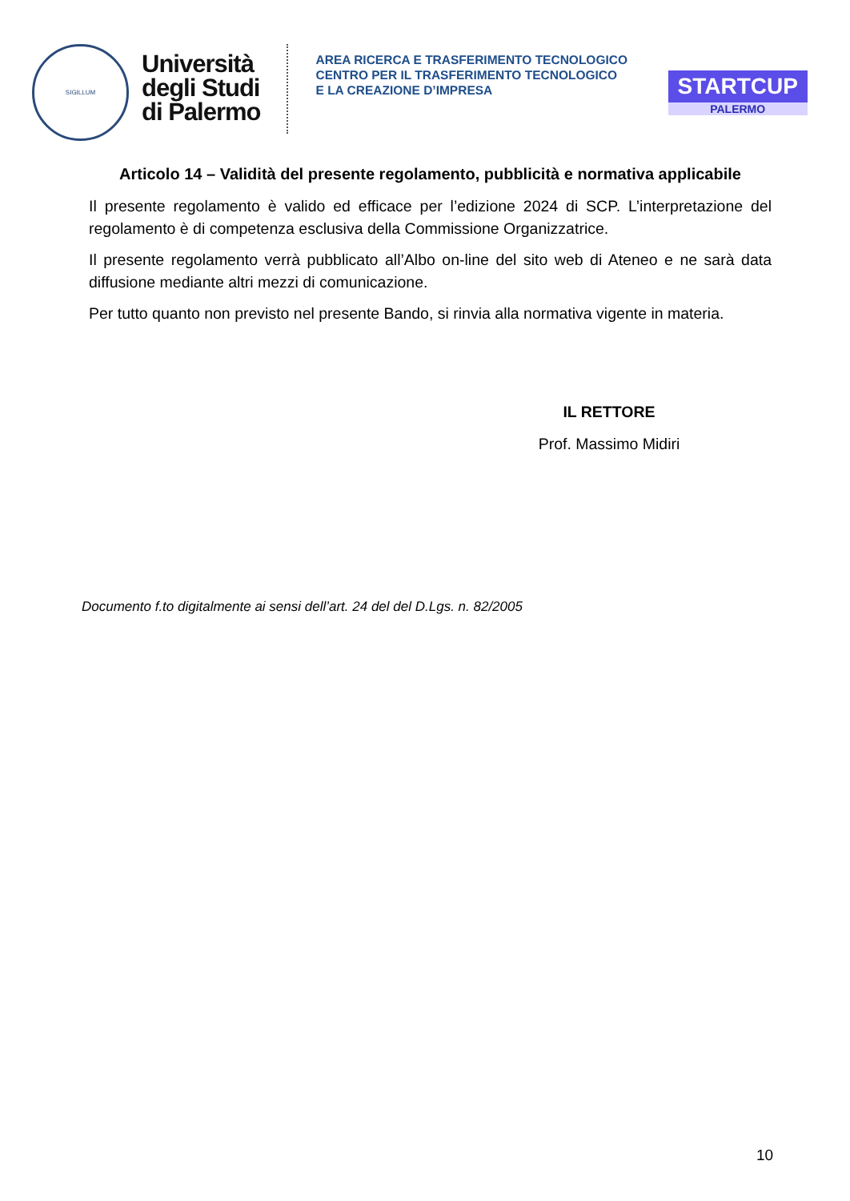SIGILLUM
Università
degli Studi
di Palermo
AREA RICERCA E TRASFERIMENTO TECNOLOGICO
CENTRO PER IL TRASFERIMENTO TECNOLOGICO
E LA CREAZIONE D’IMPRESA
STARTCUP
PALERMO
Articolo 14 – Validità del presente regolamento, pubblicità e normativa applicabile
Il presente regolamento è valido ed efficace per l’edizione 2024 di SCP. L’interpretazione del regolamento è di competenza esclusiva della Commissione Organizzatrice.
Il presente regolamento verrà pubblicato all’Albo on-line del sito web di Ateneo e ne sarà data diffusione mediante altri mezzi di comunicazione.
Per tutto quanto non previsto nel presente Bando, si rinvia alla normativa vigente in materia.
IL RETTORE
Prof. Massimo Midiri
Documento f.to digitalmente ai sensi dell’art. 24 del del D.Lgs. n. 82/2005
10